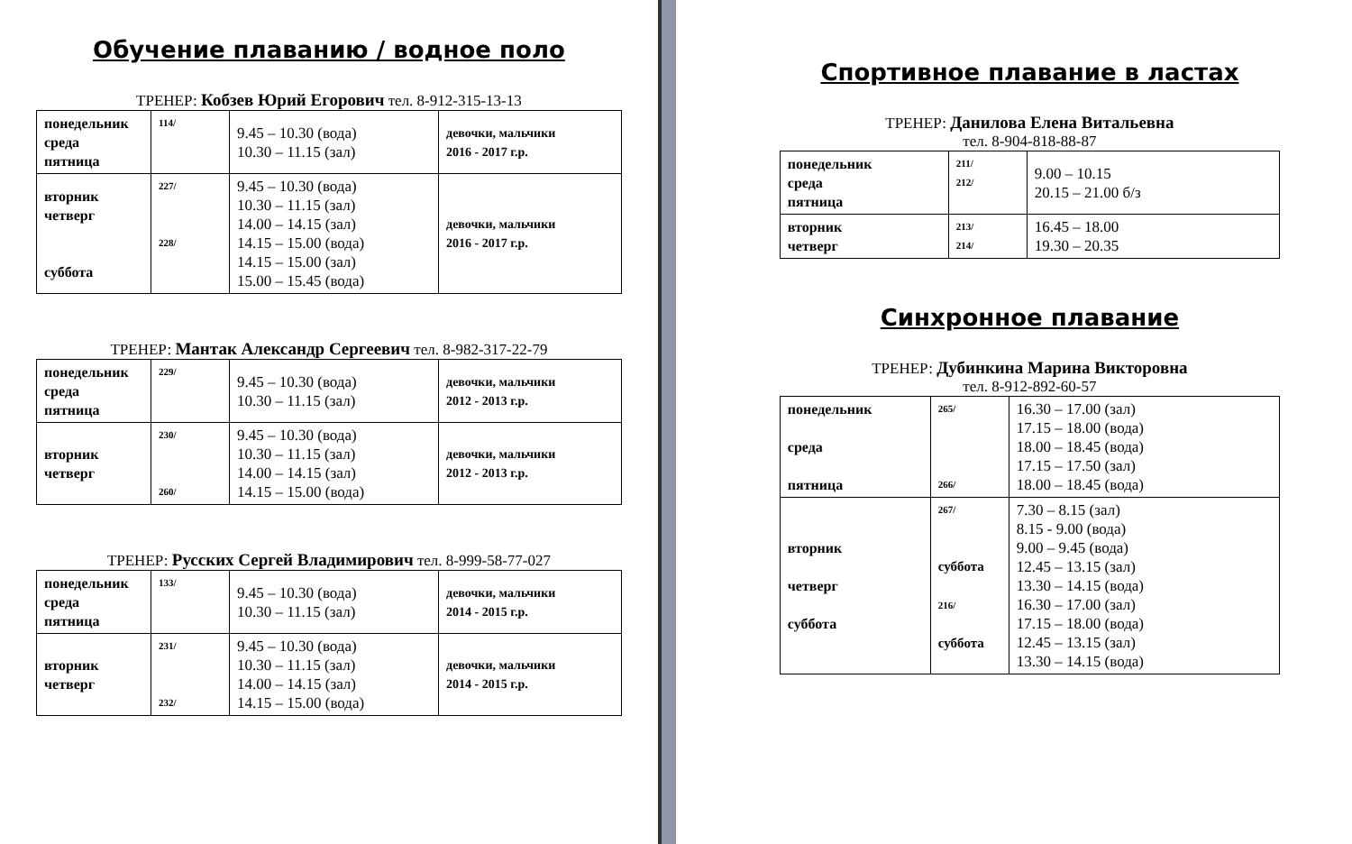Обучение плаванию / водное поло
ТРЕНЕР: Кобзев Юрий Егорович тел. 8-912-315-13-13
| понедельник среда пятница | 114/ | 9.45 – 10.30 (вода) 10.30 – 11.15 (зал) | девочки, мальчики 2016 - 2017 г.р. |
| вторник четверг суббота | 227/ 228/ | 9.45 – 10.30 (вода) 10.30 – 11.15 (зал) 14.00 – 14.15 (зал) 14.15 – 15.00 (вода) 14.15 – 15.00 (зал) 15.00 – 15.45 (вода) | девочки, мальчики 2016 - 2017 г.р. |
ТРЕНЕР: Мантак Александр Сергеевич тел. 8-982-317-22-79
| понедельник среда пятница | 229/ | 9.45 – 10.30 (вода) 10.30 – 11.15 (зал) | девочки, мальчики 2012 - 2013 г.р. |
| вторник четверг | 230/ 260/ | 9.45 – 10.30 (вода) 10.30 – 11.15 (зал) 14.00 – 14.15 (зал) 14.15 – 15.00 (вода) | девочки, мальчики 2012 - 2013 г.р. |
ТРЕНЕР: Русских Сергей Владимирович тел. 8-999-58-77-027
| понедельник среда пятница | 133/ | 9.45 – 10.30 (вода) 10.30 – 11.15 (зал) | девочки, мальчики 2014 - 2015 г.р. |
| вторник четверг | 231/ 232/ | 9.45 – 10.30 (вода) 10.30 – 11.15 (зал) 14.00 – 14.15 (зал) 14.15 – 15.00 (вода) | девочки, мальчики 2014 - 2015 г.р. |
Спортивное плавание в ластах
ТРЕНЕР: Данилова Елена Витальевна
тел. 8-904-818-88-87
| понедельник среда пятница | 211/ 212/ | 9.00 – 10.15 20.15 – 21.00 б/з |
| вторник четверг | 213/ 214/ | 16.45 – 18.00 19.30 – 20.35 |
Синхронное плавание
ТРЕНЕР: Дубинкина Марина Викторовна
тел. 8-912-892-60-57
| понедельник среда пятница | 265/ 266/ | 16.30 – 17.00 (зал) 17.15 – 18.00 (вода) 18.00 – 18.45 (вода) 17.15 – 17.50 (зал) 18.00 – 18.45 (вода) |
| вторник четверг суббота | 267/ суббота 216/ суббота | 7.30 – 8.15 (зал) 8.15 - 9.00 (вода) 9.00 – 9.45 (вода) 12.45 – 13.15 (зал) 13.30 – 14.15 (вода) 16.30 – 17.00 (зал) 17.15 – 18.00 (вода) 12.45 – 13.15 (зал) 13.30 – 14.15 (вода) |